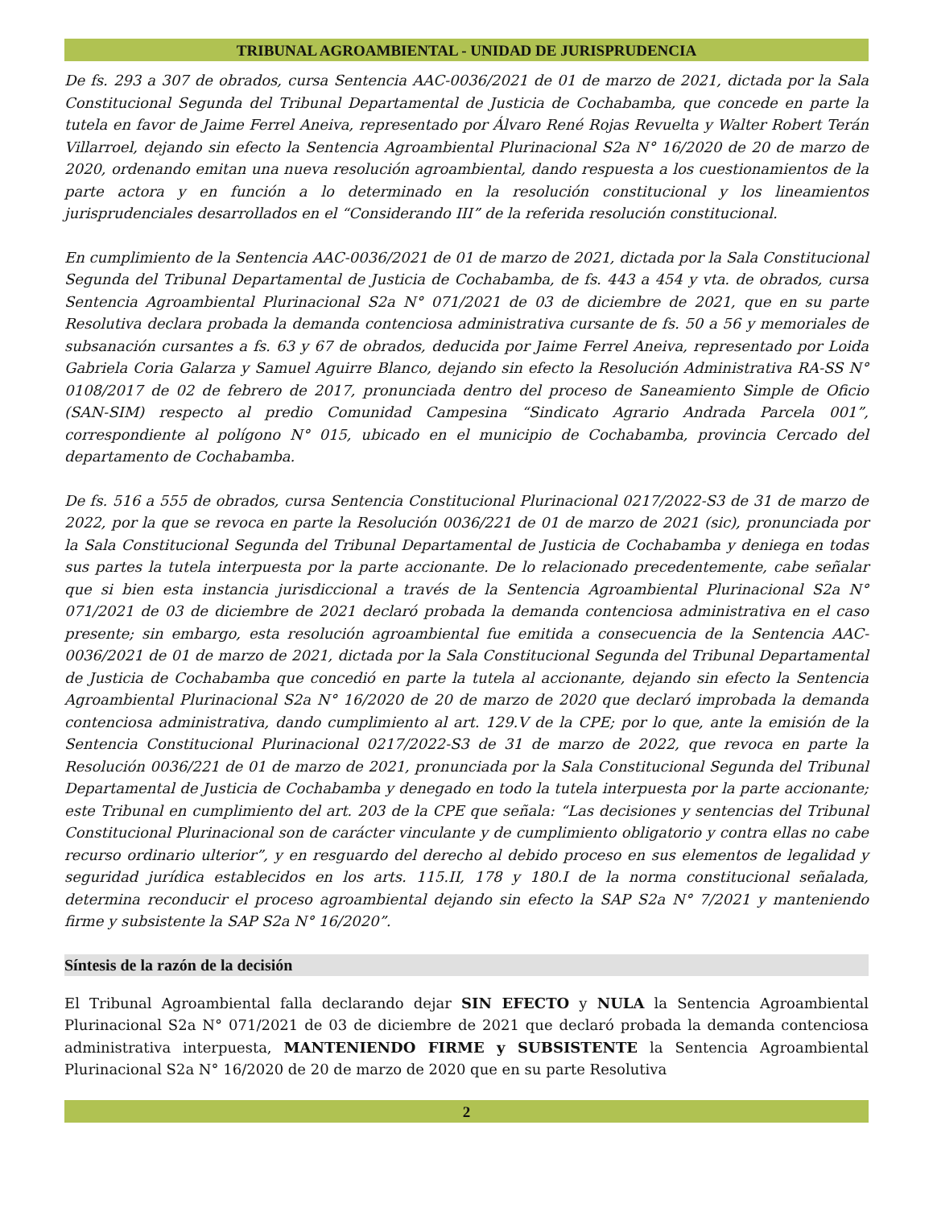TRIBUNAL AGROAMBIENTAL - UNIDAD DE JURISPRUDENCIA
De fs. 293 a 307 de obrados, cursa Sentencia AAC-0036/2021 de 01 de marzo de 2021, dictada por la Sala Constitucional Segunda del Tribunal Departamental de Justicia de Cochabamba, que concede en parte la tutela en favor de Jaime Ferrel Aneiva, representado por Álvaro René Rojas Revuelta y Walter Robert Terán Villarroel, dejando sin efecto la Sentencia Agroambiental Plurinacional S2a N° 16/2020 de 20 de marzo de 2020, ordenando emitan una nueva resolución agroambiental, dando respuesta a los cuestionamientos de la parte actora y en función a lo determinado en la resolución constitucional y los lineamientos jurisprudenciales desarrollados en el “Considerando III” de la referida resolución constitucional.
En cumplimiento de la Sentencia AAC-0036/2021 de 01 de marzo de 2021, dictada por la Sala Constitucional Segunda del Tribunal Departamental de Justicia de Cochabamba, de fs. 443 a 454 y vta. de obrados, cursa Sentencia Agroambiental Plurinacional S2a N° 071/2021 de 03 de diciembre de 2021, que en su parte Resolutiva declara probada la demanda contenciosa administrativa cursante de fs. 50 a 56 y memoriales de subsanación cursantes a fs. 63 y 67 de obrados, deducida por Jaime Ferrel Aneiva, representado por Loida Gabriela Coria Galarza y Samuel Aguirre Blanco, dejando sin efecto la Resolución Administrativa RA-SS N° 0108/2017 de 02 de febrero de 2017, pronunciada dentro del proceso de Saneamiento Simple de Oficio (SAN-SIM) respecto al predio Comunidad Campesina “Sindicato Agrario Andrada Parcela 001”, correspondiente al polígono N° 015, ubicado en el municipio de Cochabamba, provincia Cercado del departamento de Cochabamba.
De fs. 516 a 555 de obrados, cursa Sentencia Constitucional Plurinacional 0217/2022-S3 de 31 de marzo de 2022, por la que se revoca en parte la Resolución 0036/221 de 01 de marzo de 2021 (sic), pronunciada por la Sala Constitucional Segunda del Tribunal Departamental de Justicia de Cochabamba y deniega en todas sus partes la tutela interpuesta por la parte accionante. De lo relacionado precedentemente, cabe señalar que si bien esta instancia jurisdiccional a través de la Sentencia Agroambiental Plurinacional S2a N° 071/2021 de 03 de diciembre de 2021 declaró probada la demanda contenciosa administrativa en el caso presente; sin embargo, esta resolución agroambiental fue emitida a consecuencia de la Sentencia AAC-0036/2021 de 01 de marzo de 2021, dictada por la Sala Constitucional Segunda del Tribunal Departamental de Justicia de Cochabamba que concedió en parte la tutela al accionante, dejando sin efecto la Sentencia Agroambiental Plurinacional S2a N° 16/2020 de 20 de marzo de 2020 que declaró improbada la demanda contenciosa administrativa, dando cumplimiento al art. 129.V de la CPE; por lo que, ante la emisión de la Sentencia Constitucional Plurinacional 0217/2022-S3 de 31 de marzo de 2022, que revoca en parte la Resolución 0036/221 de 01 de marzo de 2021, pronunciada por la Sala Constitucional Segunda del Tribunal Departamental de Justicia de Cochabamba y denegado en todo la tutela interpuesta por la parte accionante; este Tribunal en cumplimiento del art. 203 de la CPE que señala: “Las decisiones y sentencias del Tribunal Constitucional Plurinacional son de carácter vinculante y de cumplimiento obligatorio y contra ellas no cabe recurso ordinario ulterior”, y en resguardo del derecho al debido proceso en sus elementos de legalidad y seguridad jurídica establecidos en los arts. 115.II, 178 y 180.I de la norma constitucional señalada, determina reconducir el proceso agroambiental dejando sin efecto la SAP S2a N° 7/2021 y manteniendo firme y subsistente la SAP S2a N° 16/2020”.
Síntesis de la razón de la decisión
El Tribunal Agroambiental falla declarando dejar SIN EFECTO y NULA la Sentencia Agroambiental Plurinacional S2a N° 071/2021 de 03 de diciembre de 2021 que declaró probada la demanda contenciosa administrativa interpuesta, MANTENIENDO FIRME y SUBSISTENTE la Sentencia Agroambiental Plurinacional S2a N° 16/2020 de 20 de marzo de 2020 que en su parte Resolutiva
2